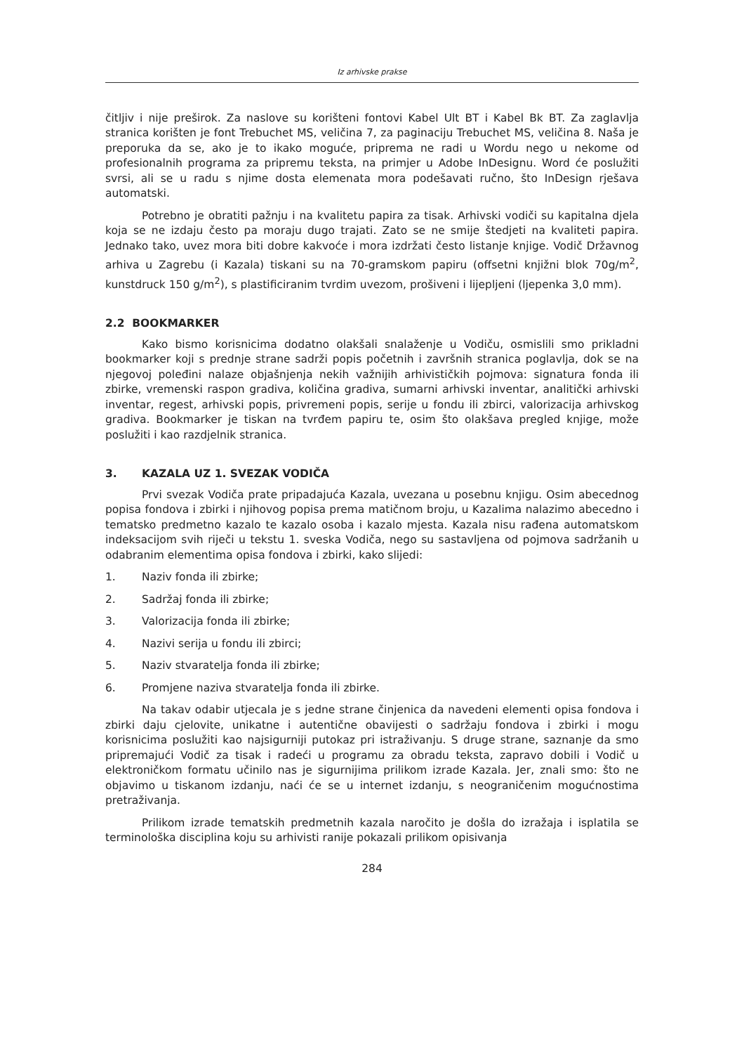Iz arhivske prakse
čitljiv i nije preširok. Za naslove su korišteni fontovi Kabel Ult BT i Kabel Bk BT. Za zaglavlja stranica korišten je font Trebuchet MS, veličina 7, za paginaciju Trebuchet MS, veličina 8. Naša je preporuka da se, ako je to ikako moguće, priprema ne radi u Wordu nego u nekome od profesionalnih programa za pripremu teksta, na primjer u Adobe InDesignu. Word će poslužiti svrsi, ali se u radu s njime dosta elemenata mora podešavati ručno, što InDesign rješava automatski.
Potrebno je obratiti pažnju i na kvalitetu papira za tisak. Arhivski vodiči su kapitalna djela koja se ne izdaju često pa moraju dugo trajati. Zato se ne smije štedjeti na kvaliteti papira. Jednako tako, uvez mora biti dobre kakvoće i mora izdržati često listanje knjige. Vodič Državnog arhiva u Zagrebu (i Kazala) tiskani su na 70-gramskom papiru (offsetni knjižni blok 70g/m<sup>2</sup>, kunstdruck 150 g/m<sup>2</sup>), s plastificiranim tvrdim uvezom, prošiveni i lijepljeni (ljepenka 3,0 mm).
2.2 BOOKMARKER
Kako bismo korisnicima dodatno olakšali snalaženje u Vodiču, osmislili smo prikladni bookmarker koji s prednje strane sadrži popis početnih i završnih stranica poglavlja, dok se na njegovoj poleđini nalaze objašnjenja nekih važnijih arhivističkih pojmova: signatura fonda ili zbirke, vremenski raspon gradiva, količina gradiva, sumarni arhivski inventar, analitički arhivski inventar, regest, arhivski popis, privremeni popis, serije u fondu ili zbirci, valorizacija arhivskog gradiva. Bookmarker je tiskan na tvrđem papiru te, osim što olakšava pregled knjige, može poslužiti i kao razdjelnik stranica.
3. KAZALA UZ 1. SVEZAK VODIČA
Prvi svezak Vodiča prate pripadajuća Kazala, uvezana u posebnu knjigu. Osim abecednog popisa fondova i zbirki i njihovog popisa prema matičnom broju, u Kazalima nalazimo abecedno i tematsko predmetno kazalo te kazalo osoba i kazalo mjesta. Kazala nisu rađena automatskom indeksacijom svih riječi u tekstu 1. sveska Vodiča, nego su sastavljena od pojmova sadržanih u odabranim elementima opisa fondova i zbirki, kako slijedi:
1. Naziv fonda ili zbirke;
2. Sadržaj fonda ili zbirke;
3. Valorizacija fonda ili zbirke;
4. Nazivi serija u fondu ili zbirci;
5. Naziv stvaratelja fonda ili zbirke;
6. Promjene naziva stvaratelja fonda ili zbirke.
Na takav odabir utjecala je s jedne strane činjenica da navedeni elementi opisa fondova i zbirki daju cjelovite, unikatne i autentične obavijesti o sadržaju fondova i zbirki i mogu korisnicima poslužiti kao najsigurniji putokaz pri istraživanju. S druge strane, saznanje da smo pripremajući Vodič za tisak i radeći u programu za obradu teksta, zapravo dobili i Vodič u elektroničkom formatu učinilo nas je sigurnijima prilikom izrade Kazala. Jer, znali smo: što ne objavimo u tiskanom izdanju, naći će se u internet izdanju, s neograničenim mogućnostima pretraživanja.
Prilikom izrade tematskih predmetnih kazala naročito je došla do izražaja i isplatila se terminološka disciplina koju su arhivisti ranije pokazali prilikom opisivanja
284